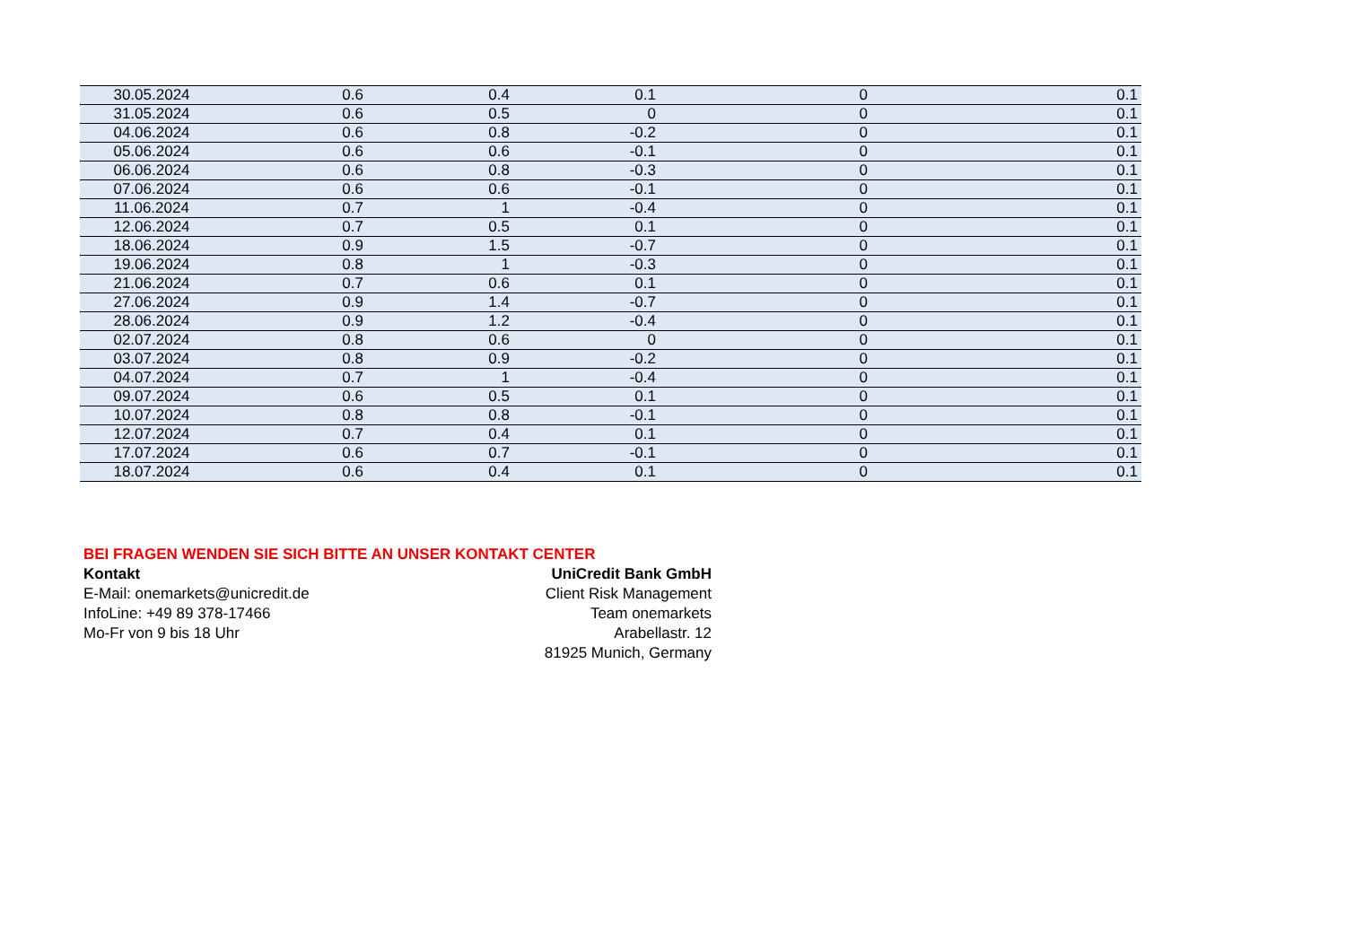| 30.05.2024 | 0.6 | 0.4 | 0.1 | 0 | 0.1 |
| 31.05.2024 | 0.6 | 0.5 | 0 | 0 | 0.1 |
| 04.06.2024 | 0.6 | 0.8 | -0.2 | 0 | 0.1 |
| 05.06.2024 | 0.6 | 0.6 | -0.1 | 0 | 0.1 |
| 06.06.2024 | 0.6 | 0.8 | -0.3 | 0 | 0.1 |
| 07.06.2024 | 0.6 | 0.6 | -0.1 | 0 | 0.1 |
| 11.06.2024 | 0.7 | 1 | -0.4 | 0 | 0.1 |
| 12.06.2024 | 0.7 | 0.5 | 0.1 | 0 | 0.1 |
| 18.06.2024 | 0.9 | 1.5 | -0.7 | 0 | 0.1 |
| 19.06.2024 | 0.8 | 1 | -0.3 | 0 | 0.1 |
| 21.06.2024 | 0.7 | 0.6 | 0.1 | 0 | 0.1 |
| 27.06.2024 | 0.9 | 1.4 | -0.7 | 0 | 0.1 |
| 28.06.2024 | 0.9 | 1.2 | -0.4 | 0 | 0.1 |
| 02.07.2024 | 0.8 | 0.6 | 0 | 0 | 0.1 |
| 03.07.2024 | 0.8 | 0.9 | -0.2 | 0 | 0.1 |
| 04.07.2024 | 0.7 | 1 | -0.4 | 0 | 0.1 |
| 09.07.2024 | 0.6 | 0.5 | 0.1 | 0 | 0.1 |
| 10.07.2024 | 0.8 | 0.8 | -0.1 | 0 | 0.1 |
| 12.07.2024 | 0.7 | 0.4 | 0.1 | 0 | 0.1 |
| 17.07.2024 | 0.6 | 0.7 | -0.1 | 0 | 0.1 |
| 18.07.2024 | 0.6 | 0.4 | 0.1 | 0 | 0.1 |
BEI FRAGEN WENDEN SIE SICH BITTE AN UNSER KONTAKT CENTER
Kontakt
E-Mail: onemarkets@unicredit.de
InfoLine: +49 89 378-17466
Mo-Fr von 9 bis 18 Uhr
UniCredit Bank GmbH
Client Risk Management
Team onemarkets
Arabellastr. 12
81925 Munich, Germany